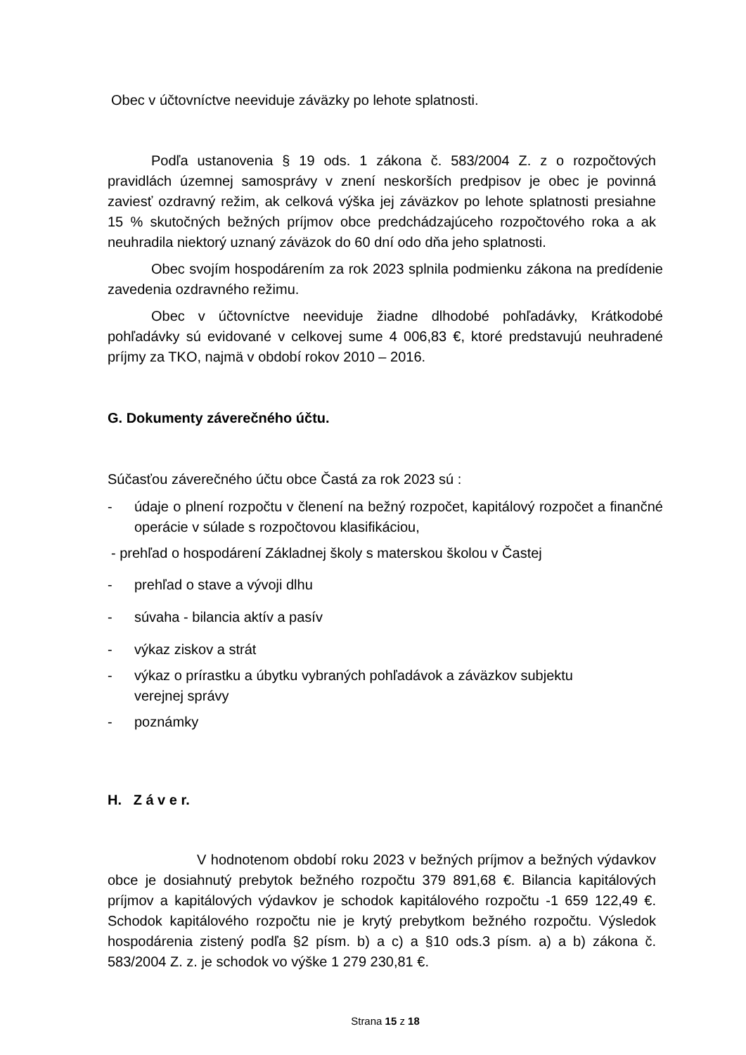Obec v účtovníctve neeviduje záväzky po lehote splatnosti.
Podľa ustanovenia § 19 ods. 1 zákona č. 583/2004 Z. z o rozpočtových pravidlách územnej samosprávy v znení neskorších predpisov je obec je povinná zaviesť ozdravný režim, ak celková výška jej záväzkov po lehote splatnosti presiahne 15 % skutočných bežných príjmov obce predchádzajúceho rozpočtového roka a ak neuhradila niektorý uznaný záväzok do 60 dní odo dňa jeho splatnosti.
Obec svojím hospodárením za rok 2023 splnila podmienku zákona na predídenie zavedenia ozdravného režimu.
Obec v účtovníctve neeviduje žiadne dlhodobé pohľadávky, Krátkodobé pohľadávky sú evidované v celkovej sume 4 006,83 €, ktoré predstavujú neuhradené príjmy za TKO, najmä v období rokov 2010 – 2016.
G. Dokumenty záverečného účtu.
Súčasťou záverečného účtu obce Častá za rok 2023 sú :
- údaje o plnení rozpočtu v členení na bežný rozpočet, kapitálový rozpočet a finančné operácie v súlade s rozpočtovou klasifikáciou,
- prehľad o hospodárení Základnej školy s materskou školou v Častej
- prehľad o stave a vývoji dlhu
- súvaha - bilancia aktív a pasív
- výkaz ziskov a strát
- výkaz o prírastku a úbytku vybraných pohľadávok a záväzkov subjektu
verejnej správy
- poznámky
H. Z á v e r.
V hodnotenom období roku 2023 v bežných príjmov a bežných výdavkov obce je dosiahnutý prebytok bežného rozpočtu 379 891,68 €. Bilancia kapitálových príjmov a kapitálových výdavkov je schodok kapitálového rozpočtu -1 659 122,49 €. Schodok kapitálového rozpočtu nie je krytý prebytkom bežného rozpočtu. Výsledok hospodárenia zistený podľa §2 písm. b) a c) a §10 ods.3 písm. a) a b) zákona č. 583/2004 Z. z. je schodok vo výške 1 279 230,81 €.
Strana 15 z 18